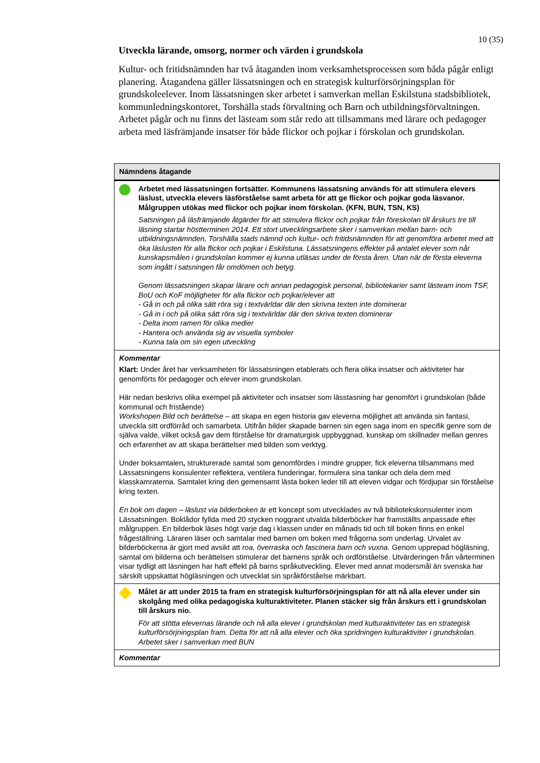10 (35)
Utveckla lärande, omsorg, normer och värden i grundskola
Kultur- och fritidsnämnden har två åtaganden inom verksamhetsprocessen som båda pågår enligt planering. Åtagandena gäller lässatsningen och en strategisk kulturförsörjningsplan för grundskoleelever. Inom lässatsningen sker arbetet i samverkan mellan Eskilstuna stadsbibliotek, kommunledningskontoret, Torshälla stads förvaltning och Barn och utbildningsförvaltningen. Arbetet pågår och nu finns det lästeam som står redo att tillsammans med lärare och pedagoger arbeta med läsfrämjande insatser för både flickor och pojkar i förskolan och grundskolan.
| Nämndens åtagande |
| --- |
| Arbetet med lässatsningen fortsätter. Kommunens lässatsning används för att stimulera elevers läslust, utveckla elevers läsförståelse samt arbeta för att ge flickor och pojkar goda läsvanor. Målgruppen utökas med flickor och pojkar inom förskolan. (KFN, BUN, TSN, KS) Satsningen på läsfrämjande åtgärder för att stimulera flickor och pojkar från föreskolan till årskurs tre till läsning startar höstterminen 2014. Ett stort utvecklingsarbete sker i samverkan mellan barn- och utbildningsnämnden, Torshälla stads nämnd och kultur- och fritidsnämnden för att genomföra arbetet med att öka läslusten för alla flickor och pojkar i Eskilstuna. Lässatsningens effekter på antalet elever som når kunskapsmålen i grundskolan kommer ej kunna utläsas under de första åren. Utan när de första eleverna som ingått i satsningen får omdömen och betyg. Genom lässatsningen skapar lärare och annan pedagogisk personal, bibliotekarier samt lästeam inom TSF, BoU och KoF möjligheter för alla flickor och pojkar/elever att - Gå in och på olika sätt röra sig i textvärldar där den skrivna texten inte dominerar - Gå in i och på olika sätt röra sig i textvärldar där den skriva texten dominerar - Delta inom ramen för olika medier - Hantera och använda sig av visuella symboler - Kunna tala om sin egen utveckling |
| Kommentar Klart: Under året har verksamheten för lässatsningen etablerats och flera olika insatser och aktiviteter har genomförts för pedagoger och elever inom grundskolan. Här nedan beskrivs olika exempel på aktiviteter och insatser som lässtasning har genomfört i grundskolan (både kommunal och fristående) Workshopen Bild och berättelse – att skapa en egen historia gav eleverna möjlighet att använda sin fantasi, utveckla sitt ordförråd och samarbeta. Utifrån bilder skapade barnen sin egen saga inom en specifik genre som de själva valde, vilket också gav dem förståelse för dramaturgisk uppbyggnad, kunskap om skillnader mellan genres och erfarenhet av att skapa berättelser med bilden som verktyg. Under boksamtalen , strukturerade samtal som genomfördes i mindre grupper, fick eleverna tillsammans med Lässatsningens konsulenter reflektera, ventilera funderingar, formulera sina tankar och dela dem med klasskamraterna. Samtalet kring den gemensamt lästa boken leder till att eleven vidgar och fördjupar sin förståelse kring texten. En bok om dagen – läslust via bilderboken är ett koncept som utvecklades av två bibliotekskonsulenter inom Lässatsningen. Boklådor fyllda med 20 stycken noggrant utvalda bilderböcker har framställts anpassade efter målgruppen. En bilderbok läses högt varje dag i klassen under en månads tid och till boken finns en enkel frågeställning. Läraren läser och samtalar med barnen om boken med frågorna som underlag. Urvalet av bilderböckerna är gjort med avsikt att roa, överraska och fascinera barn och vuxna. Genom upprepad högläsning, samtal om bilderna och berättelsen stimulerar det barnens språk och ordförståelse. Utvärderingen från vårterminen visar tydligt att läsningen har haft effekt på barns språkutveckling. Elever med annat modersmål än svenska har särskilt uppskattat högläsningen och utvecklat sin språkförståelse märkbart. |
| Målet är att under 2015 ta fram en strategisk kulturförsörjningsplan för att nå alla elever under sin skolgång med olika pedagogiska kulturaktiviteter. Planen stäcker sig från årskurs ett i grundskolan till årskurs nio. För att stötta elevernas lärande och nå alla elever i grundskolan med kulturaktiviteter tas en strategisk kulturförsörjningsplan fram. Detta för att nå alla elever och öka spridningen kulturaktiviter i grundskolan. Arbetet sker i samverkan med BUN |
| Kommentar |